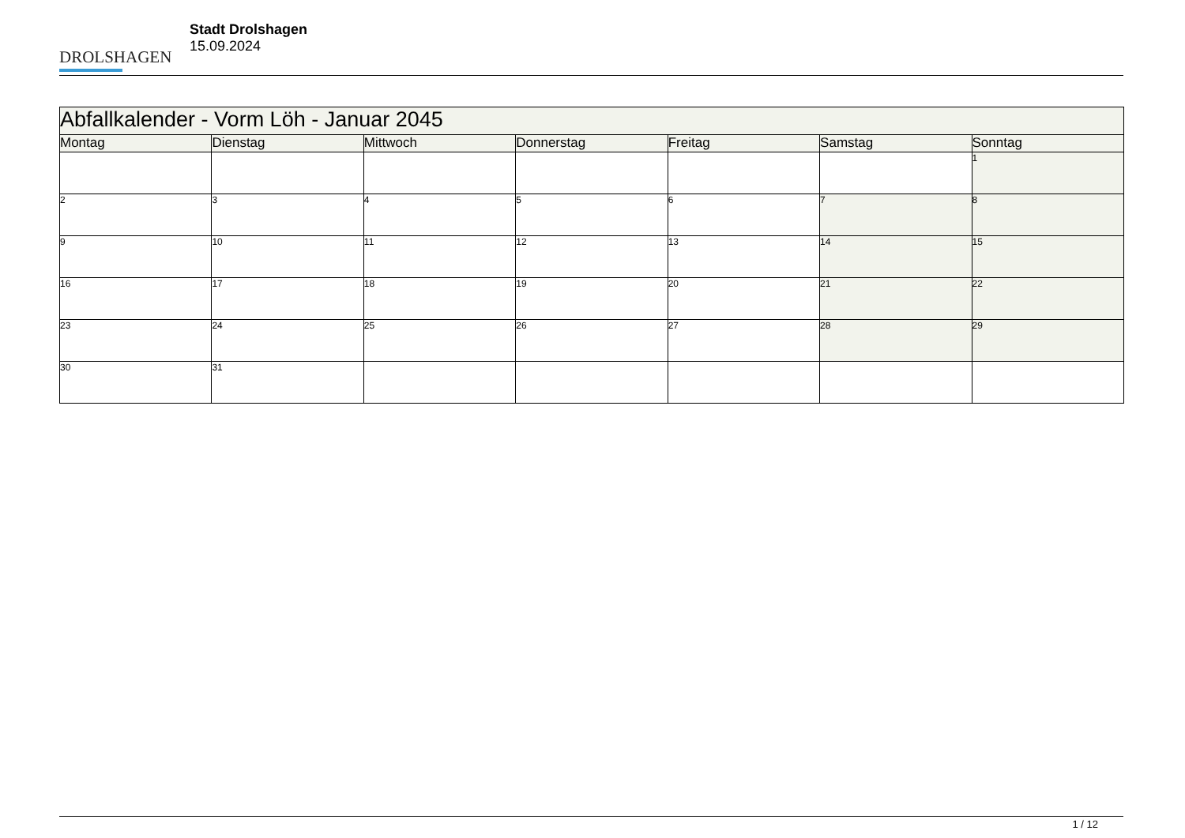DROLSHAGEN
Stadt Drolshagen
15.09.2024
| Abfallkalender - Vorm Löh - Januar 2045 | | | | | | |
| --- | --- | --- | --- | --- | --- | --- |
| Montag | Dienstag | Mittwoch | Donnerstag | Freitag | Samstag | Sonntag |
| | | | | | | 1 |
| 2 | 3 | 4 | 5 | 6 | 7 | 8 |
| 9 | 10 | 11 | 12 | 13 | 14 | 15 |
| 16 | 17 | 18 | 19 | 20 | 21 | 22 |
| 23 | 24 | 25 | 26 | 27 | 28 | 29 |
| 30 | 31 | | | | | |
1 / 12